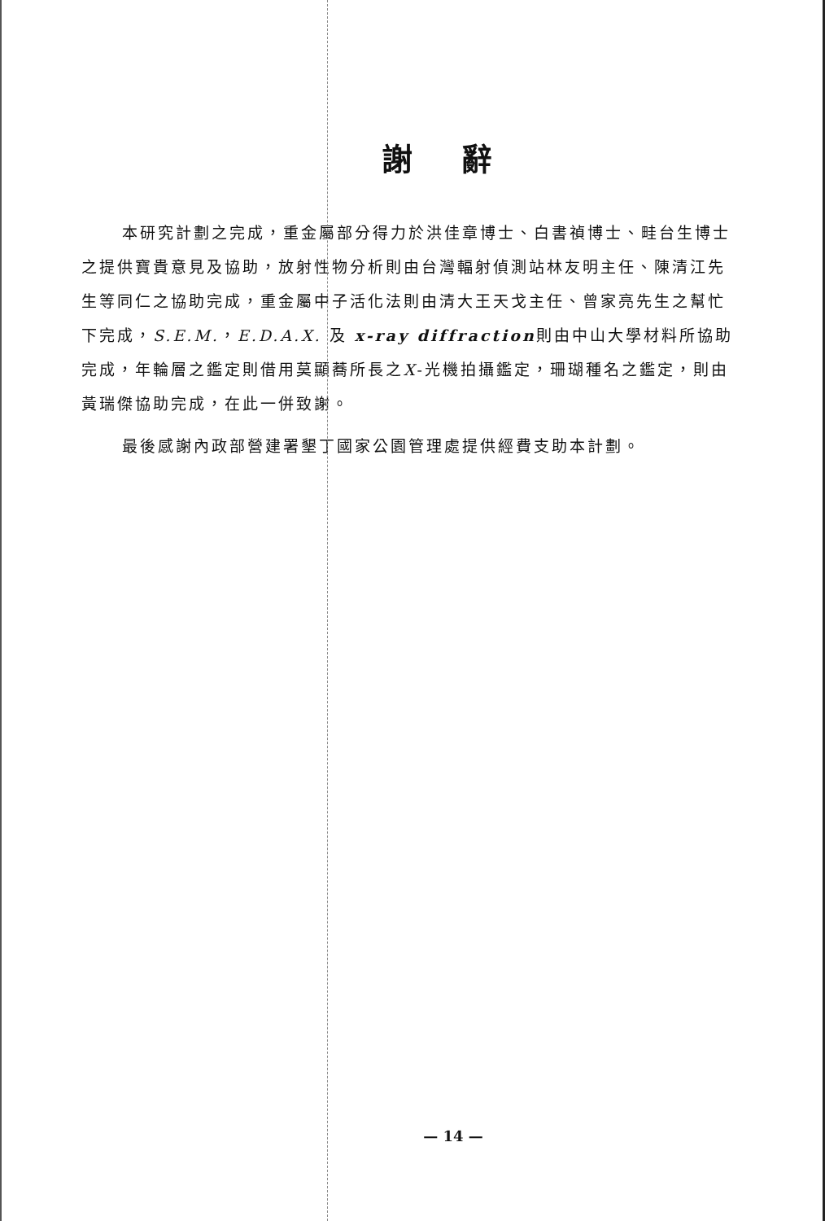謝辭
本研究計劃之完成，重金屬部分得力於洪佳章博士、白書禎博士、畦台生博士之提供寶貴意見及協助，放射性物分析則由台灣輻射偵測站林友明主任、陳清江先生等同仁之協助完成，重金屬中子活化法則由清大王天戈主任、曾家亮先生之幫忙下完成，S.E.M.，E.D.A.X. 及 x-ray diffraction則由中山大學材料所協助完成，年輪層之鑑定則借用莫顯蕎所長之X-光機拍攝鑑定，珊瑚種名之鑑定，則由黃瑞傑協助完成，在此一併致謝。
最後感謝內政部營建署墾丁國家公園管理處提供經費支助本計劃。
— 14 —